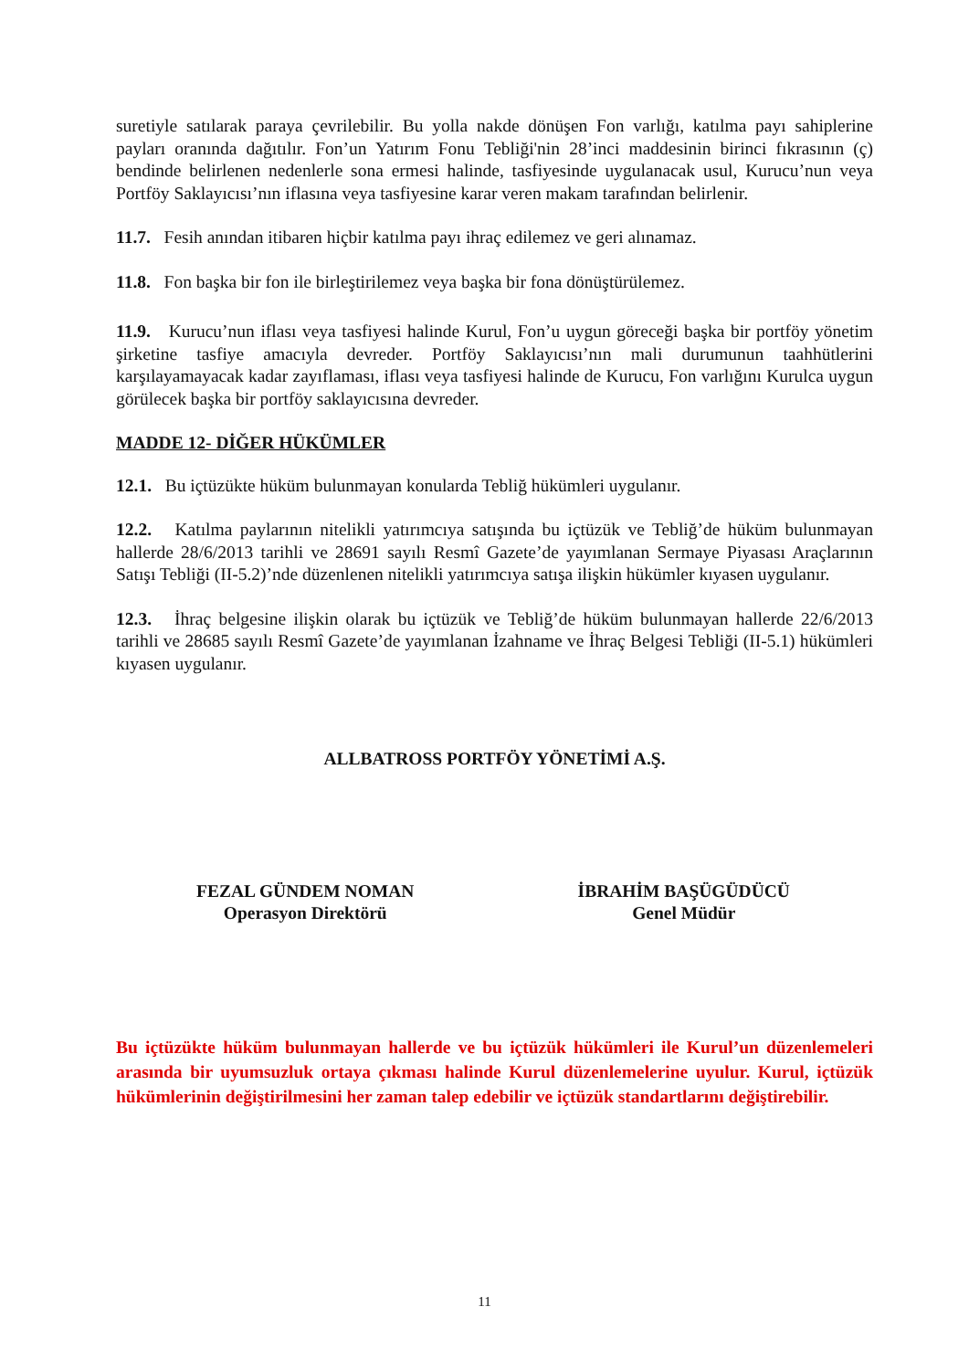suretiyle satılarak paraya çevrilebilir. Bu yolla nakde dönüşen Fon varlığı, katılma payı sahiplerine payları oranında dağıtılır. Fon’un Yatırım Fonu Tebliği'nin 28’inci maddesinin birinci fıkrasının (ç) bendinde belirlenen nedenlerle sona ermesi halinde, tasfiyesinde uygulanacak usul, Kurucu’nun veya Portföy Saklayıcısı’nın iflasına veya tasfiyesine karar veren makam tarafından belirlenir.
11.7. Fesih anından itibaren hiçbir katılma payı ihraç edilemez ve geri alınamaz.
11.8. Fon başka bir fon ile birleştirilemez veya başka bir fona dönüştürülemez.
11.9. Kurucu’nun iflası veya tasfiyesi halinde Kurul, Fon’u uygun göreceği başka bir portföy yönetim şirketine tasfiye amacıyla devreder. Portföy Saklayıcısı’nın mali durumunun taahhütlerini karşılayamayacak kadar zayıflaması, iflası veya tasfiyesi halinde de Kurucu, Fon varlığını Kurulca uygun görülecek başka bir portföy saklayıcısına devreder.
MADDE 12- DİĞER HÜKÜMLER
12.1. Bu içtüzükte hüküm bulunmayan konularda Tebliğ hükümleri uygulanır.
12.2. Katılma paylarının nitelikli yatırımcıya satışında bu içtüzük ve Tebliğ’de hüküm bulunmayan hallerde 28/6/2013 tarihli ve 28691 sayılı Resmî Gazete’de yayımlanan Sermaye Piyasası Araçlarının Satışı Tebliği (II-5.2)’nde düzenlenen nitelikli yatırımcıya satışa ilişkin hükümler kıyasen uygulanır.
12.3. İhraç belgesine ilişkin olarak bu içtüzük ve Tebliğ’de hüküm bulunmayan hallerde 22/6/2013 tarihli ve 28685 sayılı Resmî Gazete’de yayımlanan İzahname ve İhraç Belgesi Tebliği (II-5.1) hükümleri kıyasen uygulanır.
ALLBATROSS PORTFÖY YÖNETİMİ A.Ş.
FEZAL GÜNDEM NOMAN
Operasyon Direktörü
İBRAHİM BAŞÜGÜDÜCÜ
Genel Müdür
Bu içtüzükte hüküm bulunmayan hallerde ve bu içtüzük hükümleri ile Kurul’un düzenlemeleri arasında bir uyumsuzluk ortaya çıkması halinde Kurul düzenlemelerine uyulur. Kurul, içtüzük hükümlerinin değiştirilmesini her zaman talep edebilir ve içtüzük standartlarını değiştirebilir.
11